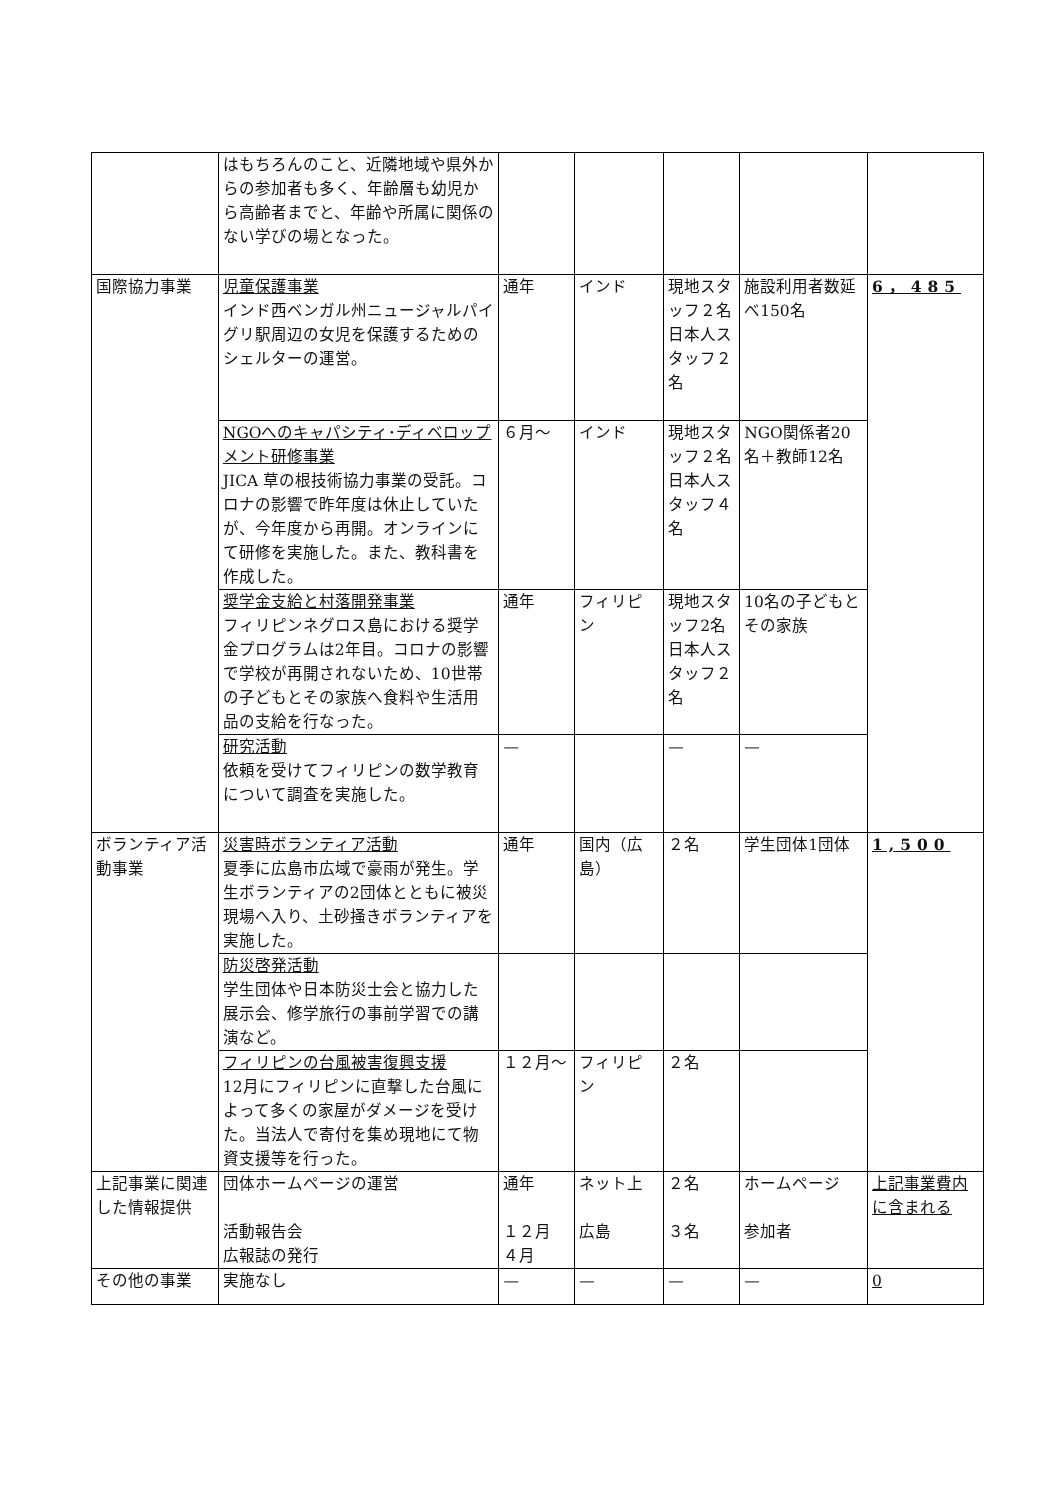| | はもちろんのこと、近隣地域や県外からの参加者も多く、年齢層も幼児から高齢者までと、年齢や所属に関係のない学びの場となった。 | | | | | |
| 国際協力事業 | 児童保護事業 インド西ベンガル州ニュージャルパイグリ駅周辺の女児を保護するためのシェルターの運営。 | 通年 | インド | 現地スタッフ２名 日本人スタッフ２名 | 施設利用者数延べ150名 | 6，485 |
| | NGOへのキャパシティ･ディベロップメント研修事業 JICA 草の根技術協力事業の受託。コロナの影響で昨年度は休止していたが、今年度から再開。オンラインにて研修を実施した。また、教科書を作成した。 | ６月～ | インド | 現地スタッフ２名 日本人スタッフ４名 | NGO関係者20名＋教師12名 | |
| | 奨学金支給と村落開発事業 フィリピンネグロス島における奨学金プログラムは2年目。コロナの影響で学校が再開されないため、10世帯の子どもとその家族へ食料や生活用品の支給を行なった。 | 通年 | フィリピン | 現地スタッフ2名 日本人スタッフ２名 | 10名の子どもとその家族 | |
| | 研究活動 依頼を受けてフィリピンの数学教育について調査を実施した。 | — | | — | — | |
| ボランティア活動事業 | 災害時ボランティア活動 夏季に広島市広域で豪雨が発生。学生ボランティアの2団体とともに被災現場へ入り、土砂掻きボランティアを実施した。 | 通年 | 国内（広島） | ２名 | 学生団体1団体 | 1,500 |
| | 防災啓発活動 学生団体や日本防災士会と協力した展示会、修学旅行の事前学習での講演など。 | | | | | |
| | フィリピンの台風被害復興支援 12月にフィリピンに直撃した台風によって多くの家屋がダメージを受けた。当法人で寄付を集め現地にて物資支援等を行った。 | １２月～ | フィリピン | ２名 | | |
| 上記事業に関連した情報提供 | 団体ホームページの運営 活動報告会 広報誌の発行 | 通年 １２月 ４月 | ネット上 広島 | ２名 ３名 | ホームページ 参加者 | 上記事業費内に含まれる |
| その他の事業 | 実施なし | — | — | — | — | 0 |